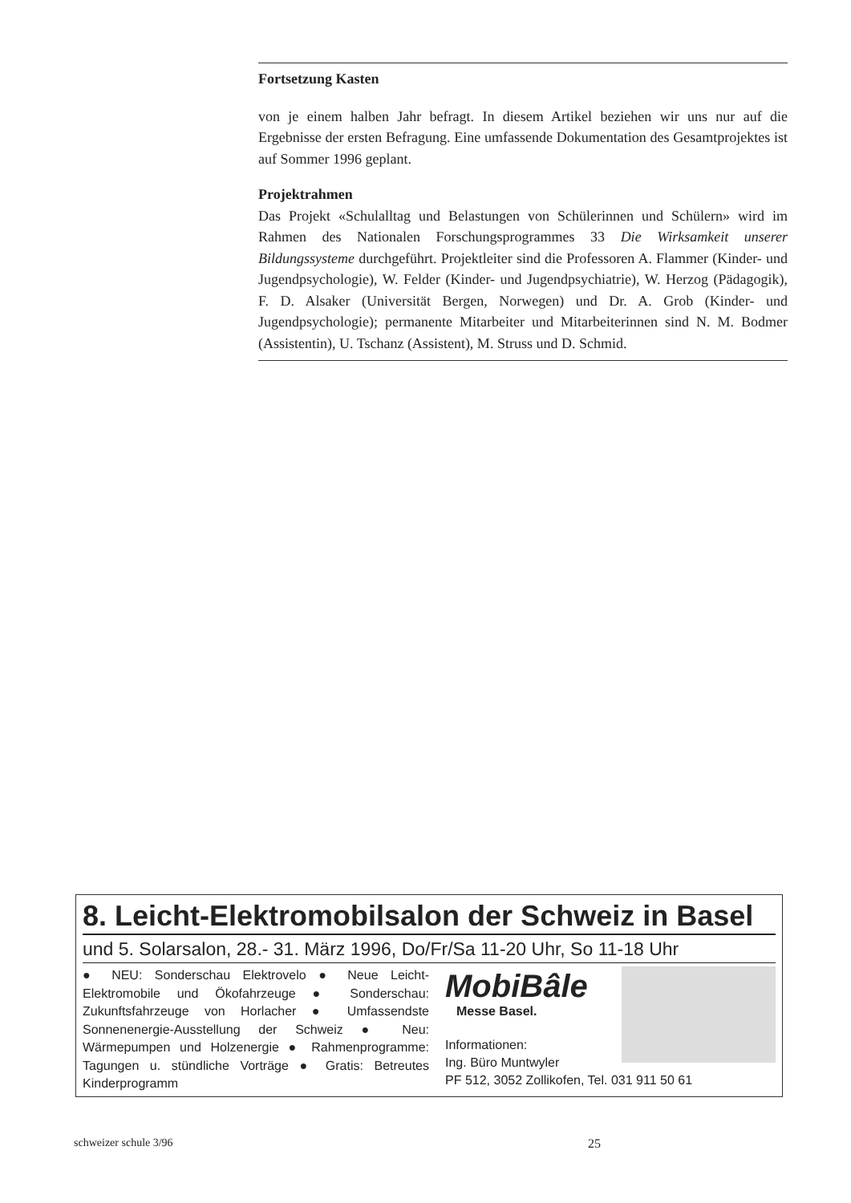Fortsetzung Kasten
von je einem halben Jahr befragt. In diesem Artikel beziehen wir uns nur auf die Ergebnisse der ersten Befragung. Eine umfassende Dokumentation des Gesamtprojektes ist auf Sommer 1996 geplant.
Projektrahmen
Das Projekt «Schulalltag und Belastungen von Schülerinnen und Schülern» wird im Rahmen des Nationalen Forschungsprogrammes 33 Die Wirksamkeit unserer Bildungssysteme durchgeführt. Projektleiter sind die Professoren A. Flammer (Kinder- und Jugendpsychologie), W. Felder (Kinder- und Jugendpsychiatrie), W. Herzog (Pädagogik), F. D. Alsaker (Universität Bergen, Norwegen) und Dr. A. Grob (Kinder- und Jugendpsychologie); permanente Mitarbeiter und Mitarbeiterinnen sind N. M. Bodmer (Assistentin), U. Tschanz (Assistent), M. Struss und D. Schmid.
8. Leicht-Elektromobilsalon der Schweiz in Basel
und 5. Solarsalon, 28.- 31. März 1996, Do/Fr/Sa 11-20 Uhr, So 11-18 Uhr
● NEU: Sonderschau Elektrovelo ● Neue Leicht-Elektromobile und Ökofahrzeuge ● Sonderschau: Zukunftsfahrzeuge von Horlacher ● Umfassendste Sonnenenergie-Ausstellung der Schweiz ● Neu: Wärmepumpen und Holzenergie ● Rahmenprogramme: Tagungen u. stündliche Vorträge ● Gratis: Betreutes Kinderprogramm
MobiBâle
Messe Basel.
Informationen:
Ing. Büro Muntwyler
PF 512, 3052 Zollikofen, Tel. 031 911 50 61
schweizer schule 3/96 25